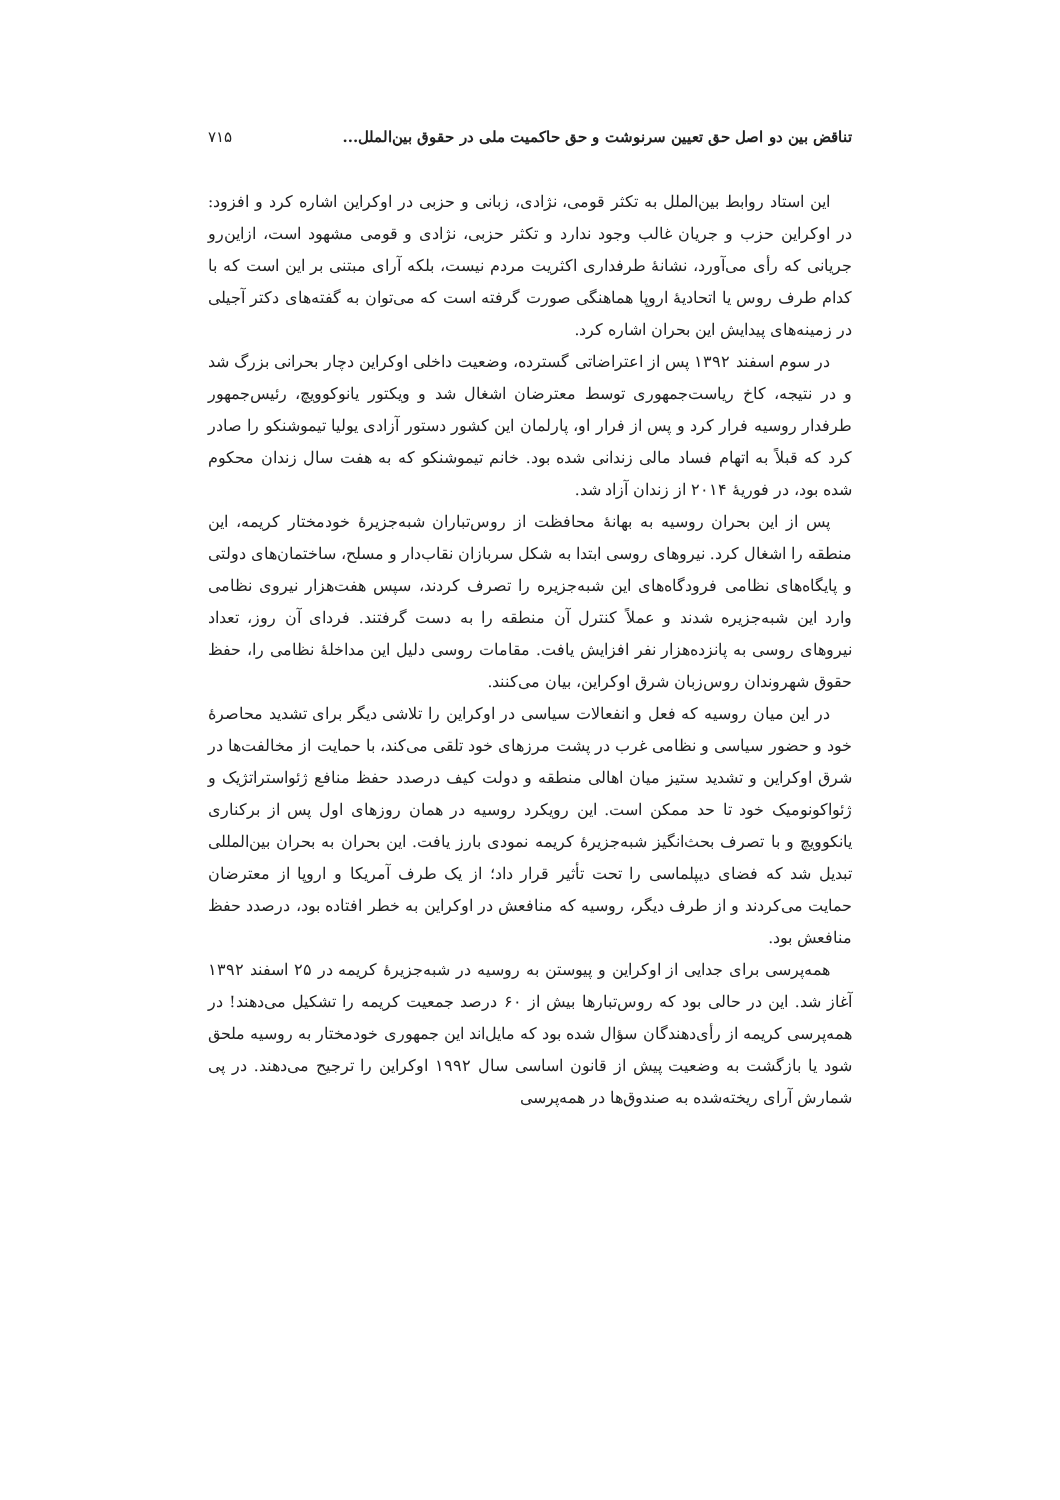تناقض بین دو اصل حق تعیین سرنوشت و حق حاکمیت ملی در حقوق بین‌الملل... ۷۱۵
این استاد روابط بین‌الملل به تکثر قومی، نژادی، زبانی و حزبی در اوکراین اشاره کرد و افزود: در اوکراین حزب و جریان غالب وجود ندارد و تکثر حزبی، نژادی و قومی مشهود است، ازاین‌رو جریانی که رأی می‌آورد، نشانهٔ طرفداری اکثریت مردم نیست، بلکه آرای مبتنی بر این است که با کدام طرف روس یا اتحادیهٔ اروپا هماهنگی صورت گرفته است که می‌توان به گفته‌های دکتر آجیلی در زمینه‌های پیدایش این بحران اشاره کرد.
در سوم اسفند ۱۳۹۲ پس از اعتراضاتی گسترده، وضعیت داخلی اوکراین دچار بحرانی بزرگ شد و در نتیجه، کاخ ریاست‌جمهوری توسط معترضان اشغال شد و ویکتور یانوکوویچ، رئیس‌جمهور طرفدار روسیه فرار کرد و پس از فرار او، پارلمان این کشور دستور آزادی یولیا تیموشنکو را صادر کرد که قبلاً به اتهام فساد مالی زندانی شده بود. خانم تیموشنکو که به هفت سال زندان محکوم شده بود، در فوریهٔ ۲۰۱۴ از زندان آزاد شد.
پس از این بحران روسیه به بهانهٔ محافظت از روس‌تباران شبه‌جزیرهٔ خودمختار کریمه، این منطقه را اشغال کرد. نیروهای روسی ابتدا به شکل سربازان نقاب‌دار و مسلح، ساختمان‌های دولتی و پایگاه‌های نظامی فرودگاه‌های این شبه‌جزیره را تصرف کردند، سپس هفت‌هزار نیروی نظامی وارد این شبه‌جزیره شدند و عملاً کنترل آن منطقه را به دست گرفتند. فردای آن روز، تعداد نیروهای روسی به پانزده‌هزار نفر افزایش یافت. مقامات روسی دلیل این مداخلهٔ نظامی را، حفظ حقوق شهروندان روس‌زبان شرق اوکراین، بیان می‌کنند.
در این میان روسیه که فعل و انفعالات سیاسی در اوکراین را تلاشی دیگر برای تشدید محاصرهٔ خود و حضور سیاسی و نظامی غرب در پشت مرزهای خود تلقی می‌کند، با حمایت از مخالفت‌ها در شرق اوکراین و تشدید ستیز میان اهالی منطقه و دولت کیف درصدد حفظ منافع ژئواستراتژیک و ژئواکونومیک خود تا حد ممکن است. این رویکرد روسیه در همان روزهای اول پس از برکناری یانکوویچ و با تصرف بحث‌انگیز شبه‌جزیرهٔ کریمه نمودی بارز یافت. این بحران به بحران بین‌المللی تبدیل شد که فضای دیپلماسی را تحت تأثیر قرار داد؛ از یک طرف آمریکا و اروپا از معترضان حمایت می‌کردند و از طرف دیگر، روسیه که منافعش در اوکراین به خطر افتاده بود، درصدد حفظ منافعش بود.
همه‌پرسی برای جدایی از اوکراین و پیوستن به روسیه در شبه‌جزیرهٔ کریمه در ۲۵ اسفند ۱۳۹۲ آغاز شد. این در حالی بود که روس‌تبارها بیش از ۶۰ درصد جمعیت کریمه را تشکیل می‌دهند! در همه‌پرسی کریمه از رأی‌دهندگان سؤال شده بود که مایل‌اند این جمهوری خودمختار به روسیه ملحق شود یا بازگشت به وضعیت پیش از قانون اساسی سال ۱۹۹۲ اوکراین را ترجیح می‌دهند. در پی شمارش آرای ریخته‌شده به صندوق‌ها در همه‌پرسی